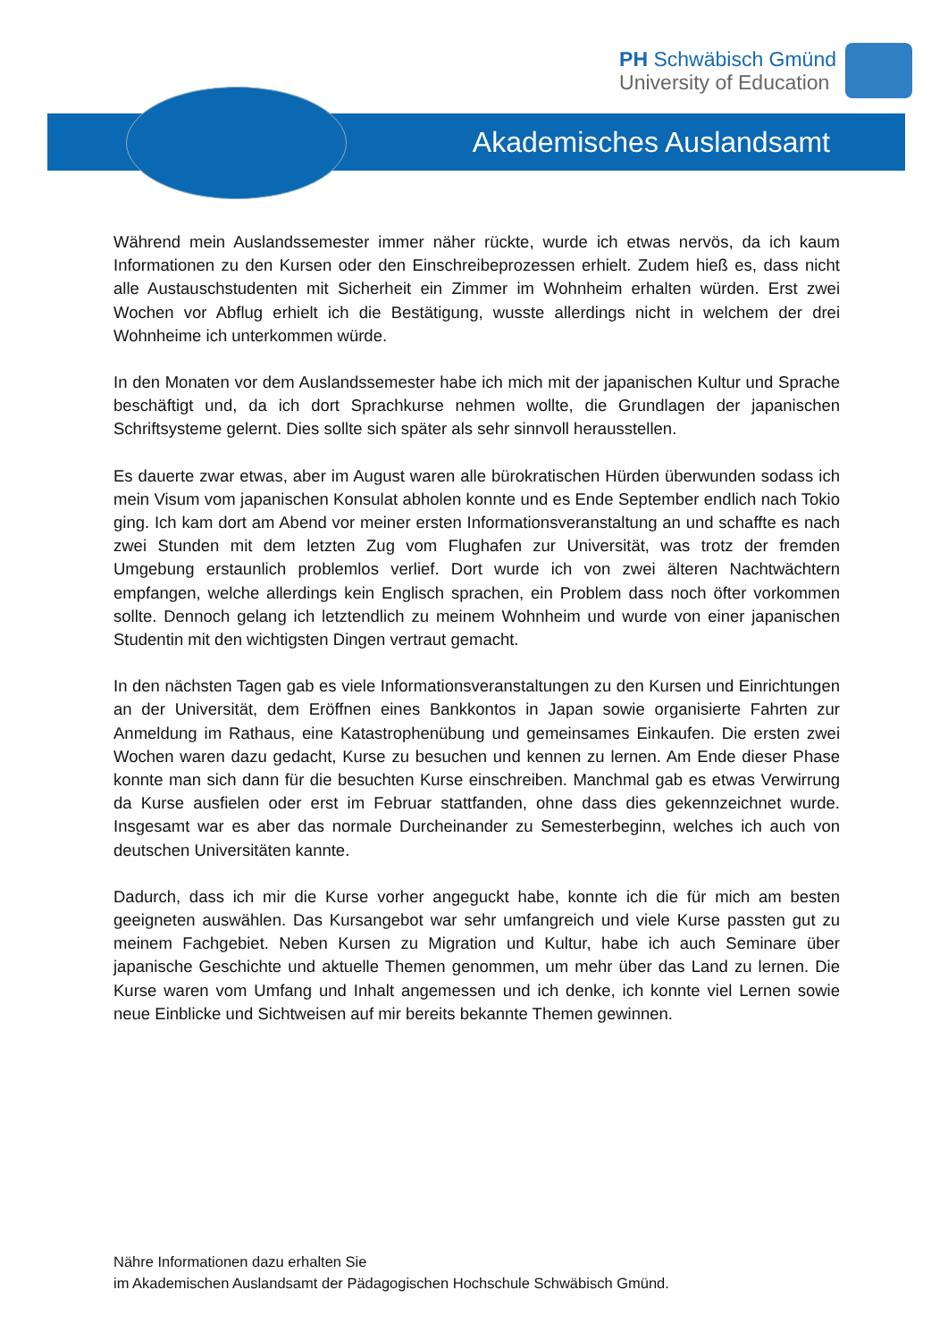Akademisches Auslandsamt
PH Schwäbisch Gmünd
University of Education
Während mein Auslandssemester immer näher rückte, wurde ich etwas nervös, da ich kaum Informationen zu den Kursen oder den Einschreibeprozessen erhielt. Zudem hieß es, dass nicht alle Austauschstudenten mit Sicherheit ein Zimmer im Wohnheim erhalten würden. Erst zwei Wochen vor Abflug erhielt ich die Bestätigung, wusste allerdings nicht in welchem der drei Wohnheime ich unterkommen würde.
In den Monaten vor dem Auslandssemester habe ich mich mit der japanischen Kultur und Sprache beschäftigt und, da ich dort Sprachkurse nehmen wollte, die Grundlagen der japanischen Schriftsysteme gelernt. Dies sollte sich später als sehr sinnvoll herausstellen.
Es dauerte zwar etwas, aber im August waren alle bürokratischen Hürden überwunden sodass ich mein Visum vom japanischen Konsulat abholen konnte und es Ende September endlich nach Tokio ging. Ich kam dort am Abend vor meiner ersten Informationsveranstaltung an und schaffte es nach zwei Stunden mit dem letzten Zug vom Flughafen zur Universität, was trotz der fremden Umgebung erstaunlich problemlos verlief. Dort wurde ich von zwei älteren Nachtwächtern empfangen, welche allerdings kein Englisch sprachen, ein Problem dass noch öfter vorkommen sollte. Dennoch gelang ich letztendlich zu meinem Wohnheim und wurde von einer japanischen Studentin mit den wichtigsten Dingen vertraut gemacht.
In den nächsten Tagen gab es viele Informationsveranstaltungen zu den Kursen und Einrichtungen an der Universität, dem Eröffnen eines Bankkontos in Japan sowie organisierte Fahrten zur Anmeldung im Rathaus, eine Katastrophenübung und gemeinsames Einkaufen. Die ersten zwei Wochen waren dazu gedacht, Kurse zu besuchen und kennen zu lernen. Am Ende dieser Phase konnte man sich dann für die besuchten Kurse einschreiben. Manchmal gab es etwas Verwirrung da Kurse ausfielen oder erst im Februar stattfanden, ohne dass dies gekennzeichnet wurde. Insgesamt war es aber das normale Durcheinander zu Semesterbeginn, welches ich auch von deutschen Universitäten kannte.
Dadurch, dass ich mir die Kurse vorher angeguckt habe, konnte ich die für mich am besten geeigneten auswählen. Das Kursangebot war sehr umfangreich und viele Kurse passten gut zu meinem Fachgebiet. Neben Kursen zu Migration und Kultur, habe ich auch Seminare über japanische Geschichte und aktuelle Themen genommen, um mehr über das Land zu lernen. Die Kurse waren vom Umfang und Inhalt angemessen und ich denke, ich konnte viel Lernen sowie neue Einblicke und Sichtweisen auf mir bereits bekannte Themen gewinnen.
Nähre Informationen dazu erhalten Sie
im Akademischen Auslandsamt der Pädagogischen Hochschule Schwäbisch Gmünd.